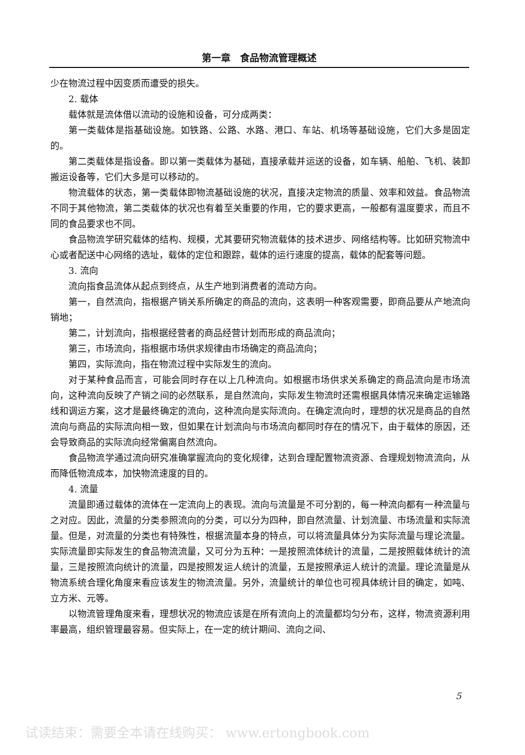第一章　食品物流管理概述
少在物流过程中因变质而遭受的损失。
2. 载体
载体就是流体借以流动的设施和设备，可分成两类：
第一类载体是指基础设施。如铁路、公路、水路、港口、车站、机场等基础设施，它们大多是固定的。
第二类载体是指设备。即以第一类载体为基础，直接承载并运送的设备，如车辆、船舶、飞机、装卸搬运设备等，它们大多是可以移动的。
物流载体的状态，第一类载体即物流基础设施的状况，直接决定物流的质量、效率和效益。食品物流不同于其他物流，第二类载体的状况也有着至关重要的作用，它的要求更高，一般都有温度要求，而且不同的食品要求也不同。
食品物流学研究载体的结构、规模，尤其要研究物流载体的技术进步、网络结构等。比如研究物流中心或者配送中心网络的选址，载体的定位和跟踪，载体的运行速度的提高，载体的配套等问题。
3. 流向
流向指食品流体从起点到终点，从生产地到消费者的流动方向。
第一，自然流向，指根据产销关系所确定的商品的流向，这表明一种客观需要，即商品要从产地流向销地；
第二，计划流向，指根据经营者的商品经营计划而形成的商品流向；
第三，市场流向，指根据市场供求规律由市场确定的商品流向；
第四，实际流向，指在物流过程中实际发生的流向。
对于某种食品而言，可能会同时存在以上几种流向。如根据市场供求关系确定的商品流向是市场流向，这种流向反映了产销之间的必然联系，是自然流向，实际发生物流时还需根据具体情况来确定运输路线和调运方案，这才是最终确定的流向，这种流向是实际流向。在确定流向时，理想的状况是商品的自然流向与商品的实际流向相一致，但如果在计划流向与市场流向都同时存在的情况下，由于载体的原因，还会导致商品的实际流向经常偏离自然流向。
食品物流学通过流向研究准确掌握流向的变化规律，达到合理配置物流资源、合理规划物流流向，从而降低物流成本，加快物流速度的目的。
4. 流量
流量即通过载体的流体在一定流向上的表现。流向与流量是不可分割的，每一种流向都有一种流量与之对应。因此，流量的分类参照流向的分类，可以分为四种，即自然流量、计划流量、市场流量和实际流量。但是，对流量的分类也有特殊性，根据流量本身的特点，可以将流量具体分为实际流量与理论流量。实际流量即实际发生的食品物流流量，又可分为五种：一是按照流体统计的流量，二是按照载体统计的流量，三是按照流向统计的流量，四是按照发运人统计的流量，五是按照承运人统计的流量。理论流量是从物流系统合理化角度来看应该发生的物流流量。另外，流量统计的单位也可视具体统计目的确定，如吨、立方米、元等。
以物流管理角度来看，理想状况的物流应该是在所有流向上的流量都均匀分布，这样，物流资源利用率最高，组织管理最容易。但实际上，在一定的统计期间、流向之间、
5
试读结束：需要全本请在线购买： www.ertongbook.com